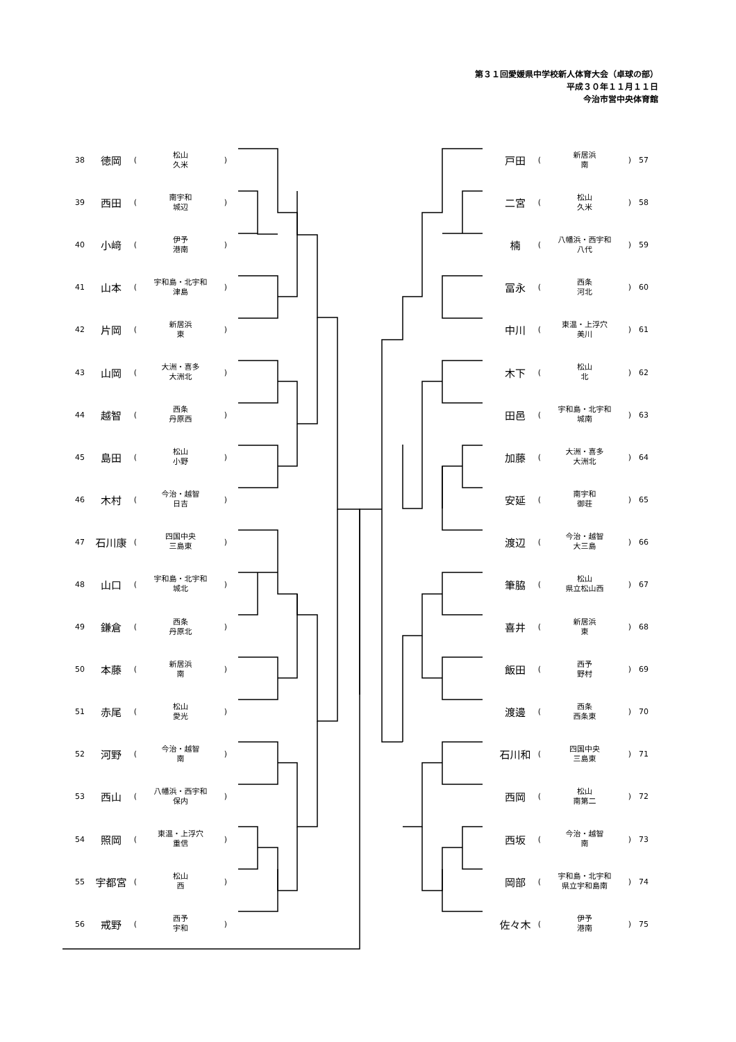第３１回愛媛県中学校新人体育大会（卓球の部）
平成３０年１１月１１日
今治市営中央体育館
38 徳岡 (松山
久米)
39 西田 (南宇和
城辺)
40 小﨑 (伊予
港南)
41 山本 (宇和島・北宇和
津島)
42 片岡 (新居浜
東)
43 山岡 (大洲・喜多
大洲北)
44 越智 (西条
丹原西)
45 島田 (松山
小野)
46 木村 (今治・越智
日吉)
47 石川康 (四国中央
三島東)
48 山口 (宇和島・北宇和
城北)
49 鎌倉 (西条
丹原北)
50 本藤 (新居浜
南)
51 赤尾 (松山
愛光)
52 河野 (今治・越智
南)
53 西山 (八幡浜・西宇和
保内)
54 照岡 (東温・上浮穴
重信)
55 宇都宮 (松山
西)
56 戒野 (西予
宇和)
戸田 (新居浜
南) 57
二宮 (松山
久米) 58
楠 (八幡浜・西宇和
八代) 59
冨永 (西条
河北) 60
中川 (東温・上浮穴
美川) 61
木下 (松山
北) 62
田邑 (宇和島・北宇和
城南) 63
加藤 (大洲・喜多
大洲北) 64
安延 (南宇和
御荘) 65
渡辺 (今治・越智
大三島) 66
筆脇 (松山
県立松山西) 67
喜井 (新居浜
東) 68
飯田 (西予
野村) 69
渡邊 (西条
西条東) 70
石川和 (四国中央
三島東) 71
西岡 (松山
南第二) 72
西坂 (今治・越智
南) 73
岡部 (宇和島・北宇和
県立宇和島南) 74
佐々木 (伊予
港南) 75